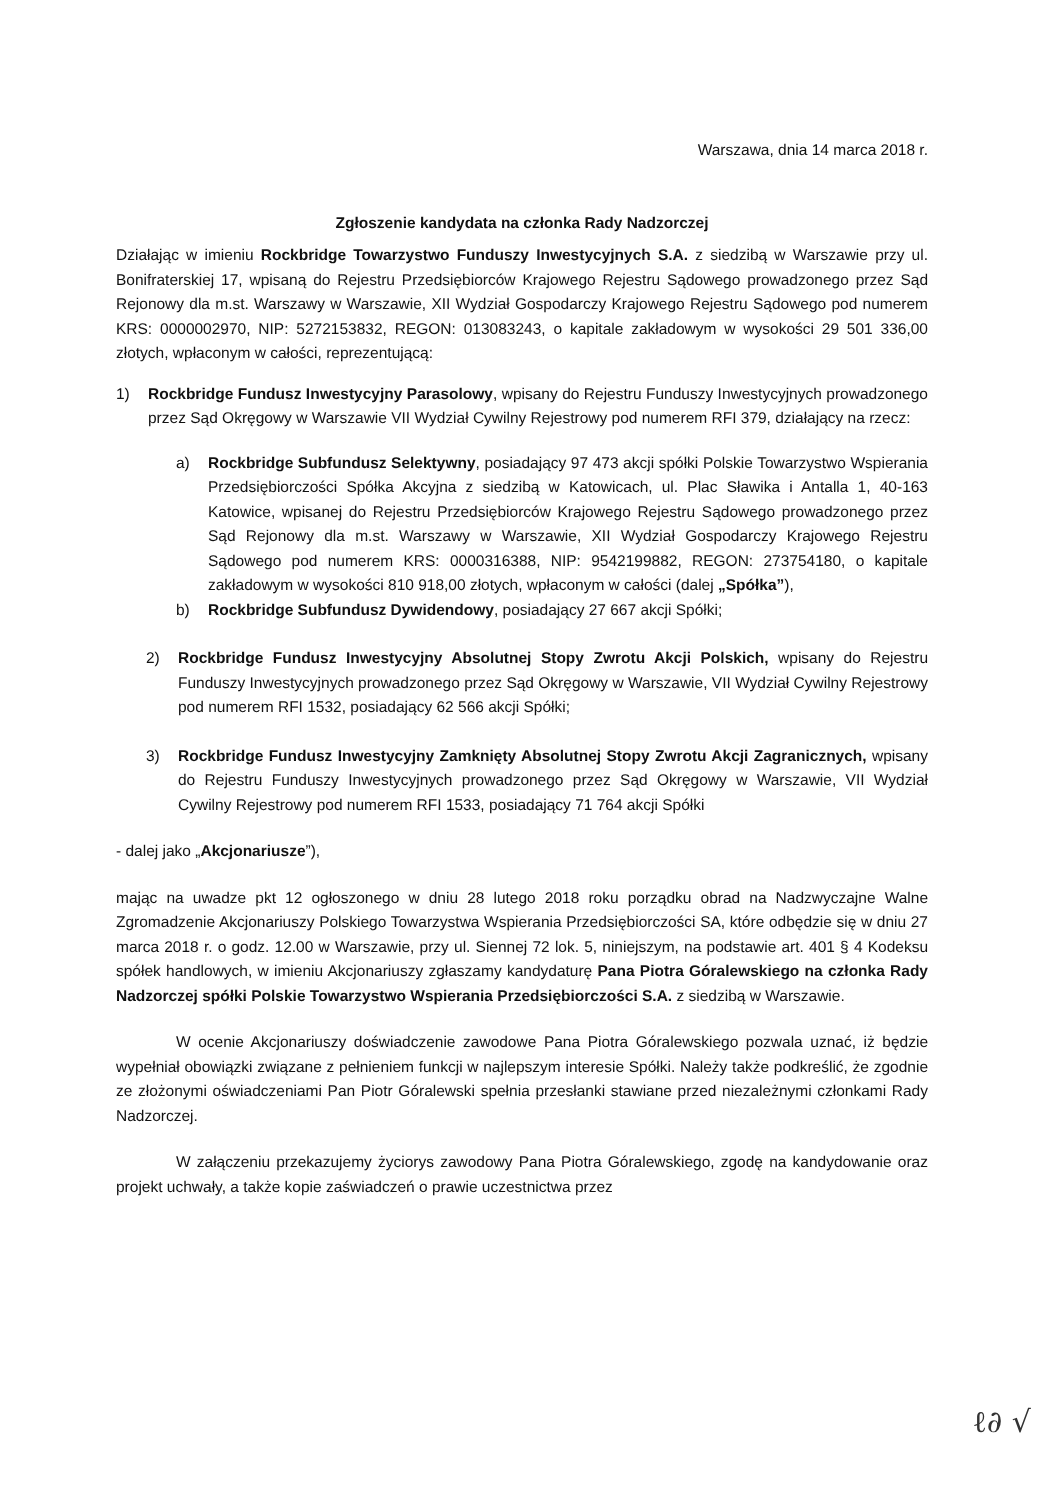Warszawa, dnia 14 marca 2018 r.
Zgłoszenie kandydata na członka Rady Nadzorczej
Działając w imieniu Rockbridge Towarzystwo Funduszy Inwestycyjnych S.A. z siedzibą w Warszawie przy ul. Bonifraterskiej 17, wpisaną do Rejestru Przedsiębiorców Krajowego Rejestru Sądowego prowadzonego przez Sąd Rejonowy dla m.st. Warszawy w Warszawie, XII Wydział Gospodarczy Krajowego Rejestru Sądowego pod numerem KRS: 0000002970, NIP: 5272153832, REGON: 013083243, o kapitale zakładowym w wysokości 29 501 336,00 złotych, wpłaconym w całości, reprezentującą:
1) Rockbridge Fundusz Inwestycyjny Parasolowy, wpisany do Rejestru Funduszy Inwestycyjnych prowadzonego przez Sąd Okręgowy w Warszawie VII Wydział Cywilny Rejestrowy pod numerem RFI 379, działający na rzecz:
a) Rockbridge Subfundusz Selektywny, posiadający 97 473 akcji spółki Polskie Towarzystwo Wspierania Przedsiębiorczości Spółka Akcyjna z siedzibą w Katowicach, ul. Plac Sławika i Antalla 1, 40-163 Katowice, wpisanej do Rejestru Przedsiębiorców Krajowego Rejestru Sądowego prowadzonego przez Sąd Rejonowy dla m.st. Warszawy w Warszawie, XII Wydział Gospodarczy Krajowego Rejestru Sądowego pod numerem KRS: 0000316388, NIP: 9542199882, REGON: 273754180, o kapitale zakładowym w wysokości 810 918,00 złotych, wpłaconym w całości (dalej „Spółka”),
b) Rockbridge Subfundusz Dywidendowy, posiadający 27 667 akcji Spółki;
2) Rockbridge Fundusz Inwestycyjny Absolutnej Stopy Zwrotu Akcji Polskich, wpisany do Rejestru Funduszy Inwestycyjnych prowadzonego przez Sąd Okręgowy w Warszawie, VII Wydział Cywilny Rejestrowy pod numerem RFI 1532, posiadający 62 566 akcji Spółki;
3) Rockbridge Fundusz Inwestycyjny Zamknięty Absolutnej Stopy Zwrotu Akcji Zagranicznych, wpisany do Rejestru Funduszy Inwestycyjnych prowadzonego przez Sąd Okręgowy w Warszawie, VII Wydział Cywilny Rejestrowy pod numerem RFI 1533, posiadający 71 764 akcji Spółki
- dalej jako „Akcjonariusze”),
mając na uwadze pkt 12 ogłoszonego w dniu 28 lutego 2018 roku porządku obrad na Nadzwyczajne Walne Zgromadzenie Akcjonariuszy Polskiego Towarzystwa Wspierania Przedsiębiorczości SA, które odbędzie się w dniu 27 marca 2018 r. o godz. 12.00 w Warszawie, przy ul. Siennej 72 lok. 5, niniejszym, na podstawie art. 401 § 4 Kodeksu spółek handlowych, w imieniu Akcjonariuszy zgłaszamy kandydaturę Pana Piotra Góralewskiego na członka Rady Nadzorczej spółki Polskie Towarzystwo Wspierania Przedsiębiorczości S.A. z siedzibą w Warszawie.
W ocenie Akcjonariuszy doświadczenie zawodowe Pana Piotra Góralewskiego pozwala uznać, iż będzie wypełniał obowiązki związane z pełnieniem funkcji w najlepszym interesie Spółki. Należy także podkreślić, że zgodnie ze złożonymi oświadczeniami Pan Piotr Góralewski spełnia przesłanki stawiane przed niezależnymi członkami Rady Nadzorczej.
W załączeniu przekazujemy życiorys zawodowy Pana Piotra Góralewskiego, zgodę na kandydowanie oraz projekt uchwały, a także kopie zaświadczeń o prawie uczestnictwa przez
ℓ∂ √